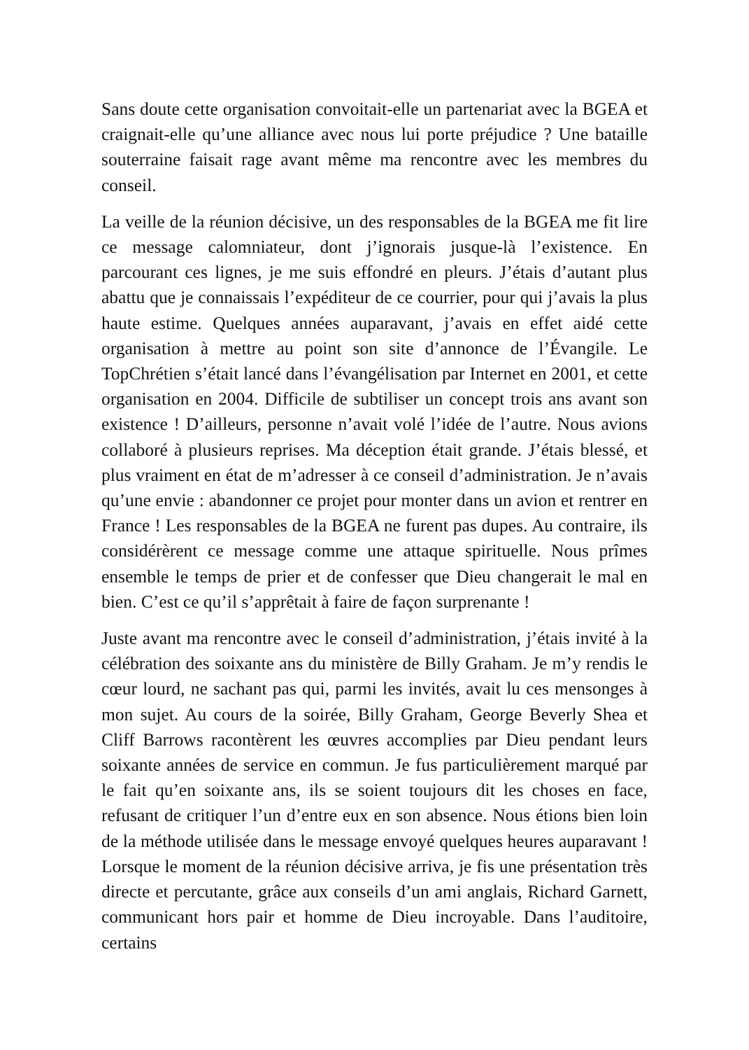Sans doute cette organisation convoitait-elle un partenariat avec la BGEA et craignait-elle qu’une alliance avec nous lui porte préjudice ? Une bataille souterraine faisait rage avant même ma rencontre avec les membres du conseil.
La veille de la réunion décisive, un des responsables de la BGEA me fit lire ce message calomniateur, dont j’ignorais jusque-là l’existence. En parcourant ces lignes, je me suis effondré en pleurs. J’étais d’autant plus abattu que je connaissais l’expéditeur de ce courrier, pour qui j’avais la plus haute estime. Quelques années auparavant, j’avais en effet aidé cette organisation à mettre au point son site d’annonce de l’Évangile. Le TopChrétien s’était lancé dans l’évangélisation par Internet en 2001, et cette organisation en 2004. Difficile de subtiliser un concept trois ans avant son existence ! D’ailleurs, personne n’avait volé l’idée de l’autre. Nous avions collaboré à plusieurs reprises. Ma déception était grande. J’étais blessé, et plus vraiment en état de m’adresser à ce conseil d’administration. Je n’avais qu’une envie : abandonner ce projet pour monter dans un avion et rentrer en France ! Les responsables de la BGEA ne furent pas dupes. Au contraire, ils considérèrent ce message comme une attaque spirituelle. Nous prîmes ensemble le temps de prier et de confesser que Dieu changerait le mal en bien. C’est ce qu’il s’apprêtait à faire de façon surprenante !
Juste avant ma rencontre avec le conseil d’administration, j’étais invité à la célébration des soixante ans du ministère de Billy Graham. Je m’y rendis le cœur lourd, ne sachant pas qui, parmi les invités, avait lu ces mensonges à mon sujet. Au cours de la soirée, Billy Graham, George Beverly Shea et Cliff Barrows racontèrent les œuvres accomplies par Dieu pendant leurs soixante années de service en commun. Je fus particulièrement marqué par le fait qu’en soixante ans, ils se soient toujours dit les choses en face, refusant de critiquer l’un d’entre eux en son absence. Nous étions bien loin de la méthode utilisée dans le message envoyé quelques heures auparavant ! Lorsque le moment de la réunion décisive arriva, je fis une présentation très directe et percutante, grâce aux conseils d’un ami anglais, Richard Garnett, communicant hors pair et homme de Dieu incroyable. Dans l’auditoire, certains